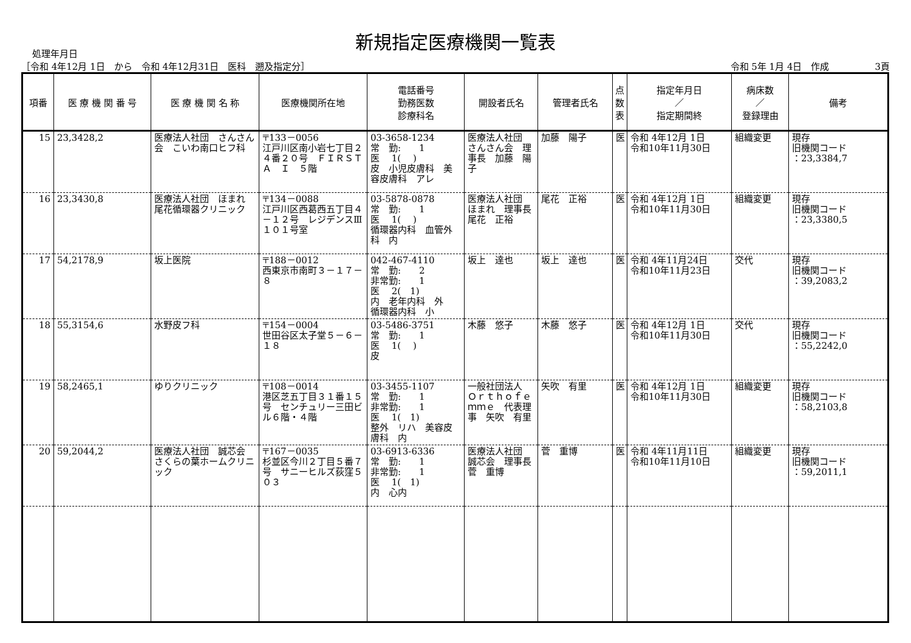新規指定医療機関一覧表
処理年月日
［令和 4年12月 1日　から　令和 4年12月31日　医科　遡及指定分］ 令和 5年 1月 4日　作成　　　　　3頁
| 項番 | 医 療 機 関 番 号 | 医 療 機 関 名 称 | 医療機関所在地 | 電話番号 勤務医数 診療科名 | 開設者氏名 | 管理者氏名 | 点 数 表 | 指定年月日 ／ 指定期間終 | 病床数 ／ 登録理由 | 備考 |
| --- | --- | --- | --- | --- | --- | --- | --- | --- | --- | --- |
| 15 | 23,3428,2 | 医療法人社団 さんさん会 こいわ南口ヒフ科 | 〒133－0056 江戸川区南小岩七丁目２４番２０号 ＦＩＲＳＴＡ Ｉ ５階 | 03-3658-1234 常 勤: 1 医 1( ) 皮 小児皮膚科 美容皮膚科 アレ | 医療法人社団 さんさん会 理事長 加藤 陽子 | 加藤 陽子 | 医 | 令和 4年12月 1日 令和10年11月30日 | 組織変更 | 現存 旧機関コード ：23,3384,7 |
| 16 | 23,3430,8 | 医療法人社団 ほまれ 尾花循環器クリニック | 〒134－0088 江戸川区西葛西五丁目４－１２号 レジデンスⅢ １０１号室 | 03-5878-0878 常 勤: 1 医 1( ) 循環器内科 血管外科 内 | 医療法人社団 ほまれ 理事長 尾花 正裕 | 尾花 正裕 | 医 | 令和 4年12月 1日 令和10年11月30日 | 組織変更 | 現存 旧機関コード ：23,3380,5 |
| 17 | 54,2178,9 | 坂上医院 | 〒188－0012 西東京市南町３－１７－８ | 042-467-4110 常 勤: 2 非常勤: 1 医 2( 1) 内 老年内科 外 循環器内科 小 | 坂上 達也 | 坂上 達也 | 医 | 令和 4年11月24日 令和10年11月23日 | 交代 | 現存 旧機関コード ：39,2083,2 |
| 18 | 55,3154,6 | 水野皮フ科 | 〒154－0004 世田谷区太子堂５－６－１８ | 03-5486-3751 常 勤: 1 医 1( ) 皮 | 木藤 悠子 | 木藤 悠子 | 医 | 令和 4年12月 1日 令和10年11月30日 | 交代 | 現存 旧機関コード ：55,2242,0 |
| 19 | 58,2465,1 | ゆりクリニック | 〒108－0014 港区芝五丁目３１番１５号 センチュリー三田ビル６階・４階 | 03-3455-1107 常 勤: 1 非常勤: 1 医 1( 1) 整外 リハ 美容皮膚科 内 | 一般社団法人 Ｏｒｔｈｏｆｅｍｍｅ 代表理事 矢吹 有里 | 矢吹 有里 | 医 | 令和 4年12月 1日 令和10年11月30日 | 組織変更 | 現存 旧機関コード ：58,2103,8 |
| 20 | 59,2044,2 | 医療法人社団 誠芯会 さくらの葉ホームクリニック | 〒167－0035 杉並区今川２丁目５番７号 サニーヒルズ荻窪５０３ | 03-6913-6336 常 勤: 1 非常勤: 1 医 1( 1) 内 心内 | 医療法人社団 誠芯会 理事長 菅 重博 | 菅 重博 | 医 | 令和 4年11月11日 令和10年11月10日 | 組織変更 | 現存 旧機関コード ：59,2011,1 |